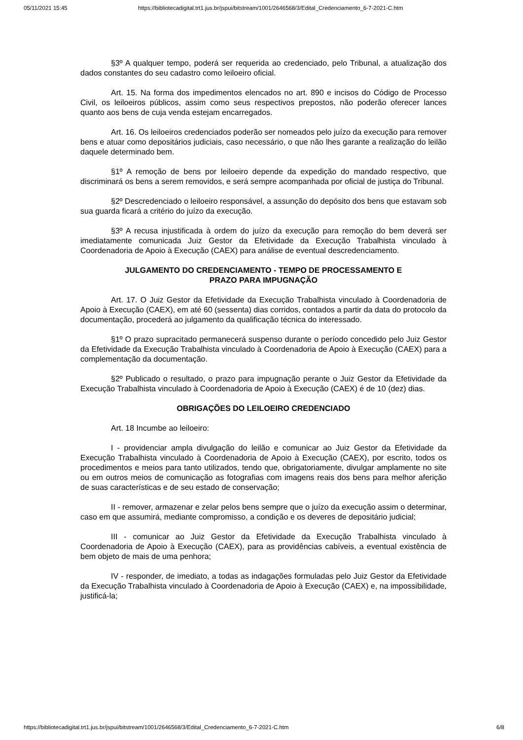05/11/2021 15:45 https://bibliotecadigital.trt1.jus.br/jspui/bitstream/1001/2646568/3/Edital_Credenciamento_6-7-2021-C.htm
§3º A qualquer tempo, poderá ser requerida ao credenciado, pelo Tribunal, a atualização dos dados constantes do seu cadastro como leiloeiro oficial.
Art. 15. Na forma dos impedimentos elencados no art. 890 e incisos do Código de Processo Civil, os leiloeiros públicos, assim como seus respectivos prepostos, não poderão oferecer lances quanto aos bens de cuja venda estejam encarregados.
Art. 16. Os leiloeiros credenciados poderão ser nomeados pelo juízo da execução para remover bens e atuar como depositários judiciais, caso necessário, o que não lhes garante a realização do leilão daquele determinado bem.
§1º A remoção de bens por leiloeiro depende da expedição do mandado respectivo, que discriminará os bens a serem removidos, e será sempre acompanhada por oficial de justiça do Tribunal.
§2º Descredenciado o leiloeiro responsável, a assunção do depósito dos bens que estavam sob sua guarda ficará a critério do juízo da execução.
§3º A recusa injustificada à ordem do juízo da execução para remoção do bem deverá ser imediatamente comunicada Juiz Gestor da Efetividade da Execução Trabalhista vinculado à Coordenadoria de Apoio à Execução (CAEX) para análise de eventual descredenciamento.
JULGAMENTO DO CREDENCIAMENTO - TEMPO DE PROCESSAMENTO E
PRAZO PARA IMPUGNAÇÃO
Art. 17. O Juiz Gestor da Efetividade da Execução Trabalhista vinculado à Coordenadoria de Apoio à Execução (CAEX), em até 60 (sessenta) dias corridos, contados a partir da data do protocolo da documentação, procederá ao julgamento da qualificação técnica do interessado.
§1º O prazo supracitado permanecerá suspenso durante o período concedido pelo Juiz Gestor da Efetividade da Execução Trabalhista vinculado à Coordenadoria de Apoio à Execução (CAEX) para a complementação da documentação.
§2º Publicado o resultado, o prazo para impugnação perante o Juiz Gestor da Efetividade da Execução Trabalhista vinculado à Coordenadoria de Apoio à Execução (CAEX) é de 10 (dez) dias.
OBRIGAÇÕES DO LEILOEIRO CREDENCIADO
Art. 18 Incumbe ao leiloeiro:
I - providenciar ampla divulgação do leilão e comunicar ao Juiz Gestor da Efetividade da Execução Trabalhista vinculado à Coordenadoria de Apoio à Execução (CAEX), por escrito, todos os procedimentos e meios para tanto utilizados, tendo que, obrigatoriamente, divulgar amplamente no site ou em outros meios de comunicação as fotografias com imagens reais dos bens para melhor aferição de suas características e de seu estado de conservação;
II - remover, armazenar e zelar pelos bens sempre que o juízo da execução assim o determinar, caso em que assumirá, mediante compromisso, a condição e os deveres de depositário judicial;
III - comunicar ao Juiz Gestor da Efetividade da Execução Trabalhista vinculado à Coordenadoria de Apoio à Execução (CAEX), para as providências cabíveis, a eventual existência de bem objeto de mais de uma penhora;
IV - responder, de imediato, a todas as indagações formuladas pelo Juiz Gestor da Efetividade da Execução Trabalhista vinculado à Coordenadoria de Apoio à Execução (CAEX) e, na impossibilidade, justificá-la;
https://bibliotecadigital.trt1.jus.br/jspui/bitstream/1001/2646568/3/Edital_Credenciamento_6-7-2021-C.htm 6/8